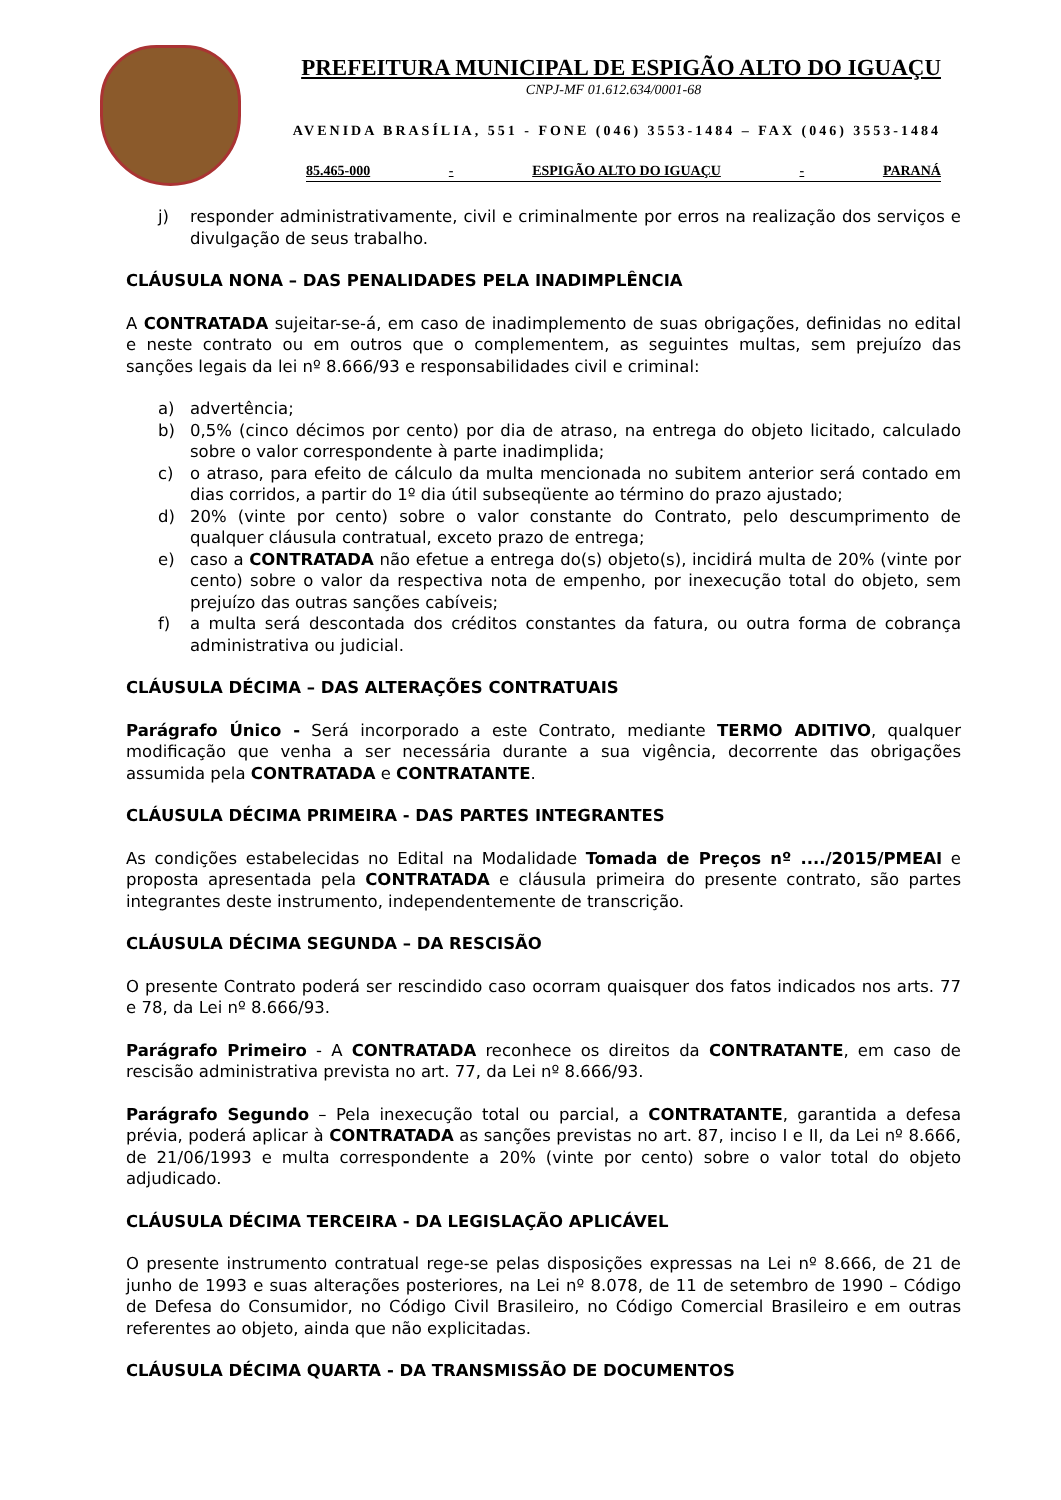PREFEITURA MUNICIPAL DE ESPIGÃO ALTO DO IGUAÇU
CNPJ-MF 01.612.634/0001-68
AVENIDA BRASÍLIA, 551 - FONE (046) 3553-1484 – FAX (046) 3553-1484
85.465-000 - ESPIGÃO ALTO DO IGUAÇU - PARANÁ
j) responder administrativamente, civil e criminalmente por erros na realização dos serviços e divulgação de seus trabalho.
CLÁUSULA NONA – DAS PENALIDADES PELA INADIMPLÊNCIA
A CONTRATADA sujeitar-se-á, em caso de inadimplemento de suas obrigações, definidas no edital e neste contrato ou em outros que o complementem, as seguintes multas, sem prejuízo das sanções legais da lei nº 8.666/93 e responsabilidades civil e criminal:
a) advertência;
b) 0,5% (cinco décimos por cento) por dia de atraso, na entrega do objeto licitado, calculado sobre o valor correspondente à parte inadimplida;
c) o atraso, para efeito de cálculo da multa mencionada no subitem anterior será contado em dias corridos, a partir do 1º dia útil subseqüente ao término do prazo ajustado;
d) 20% (vinte por cento) sobre o valor constante do Contrato, pelo descumprimento de qualquer cláusula contratual, exceto prazo de entrega;
e) caso a CONTRATADA não efetue a entrega do(s) objeto(s), incidirá multa de 20% (vinte por cento) sobre o valor da respectiva nota de empenho, por inexecução total do objeto, sem prejuízo das outras sanções cabíveis;
f) a multa será descontada dos créditos constantes da fatura, ou outra forma de cobrança administrativa ou judicial.
CLÁUSULA DÉCIMA – DAS ALTERAÇÕES CONTRATUAIS
Parágrafo Único - Será incorporado a este Contrato, mediante TERMO ADITIVO, qualquer modificação que venha a ser necessária durante a sua vigência, decorrente das obrigações assumida pela CONTRATADA e CONTRATANTE.
CLÁUSULA DÉCIMA PRIMEIRA - DAS PARTES INTEGRANTES
As condições estabelecidas no Edital na Modalidade Tomada de Preços nº ..../2015/PMEAI e proposta apresentada pela CONTRATADA e cláusula primeira do presente contrato, são partes integrantes deste instrumento, independentemente de transcrição.
CLÁUSULA DÉCIMA SEGUNDA – DA RESCISÃO
O presente Contrato poderá ser rescindido caso ocorram quaisquer dos fatos indicados nos arts. 77 e 78, da Lei nº 8.666/93.
Parágrafo Primeiro - A CONTRATADA reconhece os direitos da CONTRATANTE, em caso de rescisão administrativa prevista no art. 77, da Lei nº 8.666/93.
Parágrafo Segundo – Pela inexecução total ou parcial, a CONTRATANTE, garantida a defesa prévia, poderá aplicar à CONTRATADA as sanções previstas no art. 87, inciso I e II, da Lei nº 8.666, de 21/06/1993 e multa correspondente a 20% (vinte por cento) sobre o valor total do objeto adjudicado.
CLÁUSULA DÉCIMA TERCEIRA - DA LEGISLAÇÃO APLICÁVEL
O presente instrumento contratual rege-se pelas disposições expressas na Lei nº 8.666, de 21 de junho de 1993 e suas alterações posteriores, na Lei nº 8.078, de 11 de setembro de 1990 – Código de Defesa do Consumidor, no Código Civil Brasileiro, no Código Comercial Brasileiro e em outras referentes ao objeto, ainda que não explicitadas.
CLÁUSULA DÉCIMA QUARTA - DA TRANSMISSÃO DE DOCUMENTOS